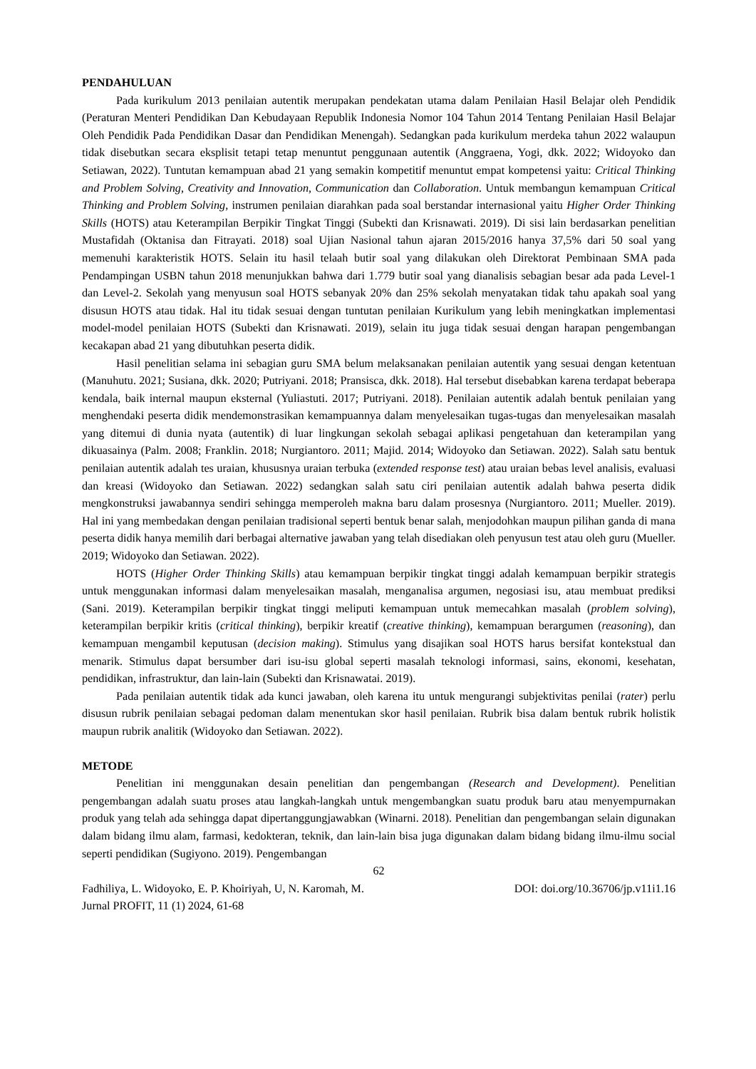PENDAHULUAN
Pada kurikulum 2013 penilaian autentik merupakan pendekatan utama dalam Penilaian Hasil Belajar oleh Pendidik (Peraturan Menteri Pendidikan Dan Kebudayaan Republik Indonesia Nomor 104 Tahun 2014 Tentang Penilaian Hasil Belajar Oleh Pendidik Pada Pendidikan Dasar dan Pendidikan Menengah). Sedangkan pada kurikulum merdeka tahun 2022 walaupun tidak disebutkan secara eksplisit tetapi tetap menuntut penggunaan autentik (Anggraena, Yogi, dkk. 2022; Widoyoko dan Setiawan, 2022). Tuntutan kemampuan abad 21 yang semakin kompetitif menuntut empat kompetensi yaitu: Critical Thinking and Problem Solving, Creativity and Innovation, Communication dan Collaboration. Untuk membangun kemampuan Critical Thinking and Problem Solving, instrumen penilaian diarahkan pada soal berstandar internasional yaitu Higher Order Thinking Skills (HOTS) atau Keterampilan Berpikir Tingkat Tinggi (Subekti dan Krisnawati. 2019). Di sisi lain berdasarkan penelitian Mustafidah (Oktanisa dan Fitrayati. 2018) soal Ujian Nasional tahun ajaran 2015/2016 hanya 37,5% dari 50 soal yang memenuhi karakteristik HOTS. Selain itu hasil telaah butir soal yang dilakukan oleh Direktorat Pembinaan SMA pada Pendampingan USBN tahun 2018 menunjukkan bahwa dari 1.779 butir soal yang dianalisis sebagian besar ada pada Level-1 dan Level-2. Sekolah yang menyusun soal HOTS sebanyak 20% dan 25% sekolah menyatakan tidak tahu apakah soal yang disusun HOTS atau tidak. Hal itu tidak sesuai dengan tuntutan penilaian Kurikulum yang lebih meningkatkan implementasi model-model penilaian HOTS (Subekti dan Krisnawati. 2019), selain itu juga tidak sesuai dengan harapan pengembangan kecakapan abad 21 yang dibutuhkan peserta didik.
Hasil penelitian selama ini sebagian guru SMA belum melaksanakan penilaian autentik yang sesuai dengan ketentuan (Manuhutu. 2021; Susiana, dkk. 2020; Putriyani. 2018; Pransisca, dkk. 2018). Hal tersebut disebabkan karena terdapat beberapa kendala, baik internal maupun eksternal (Yuliastuti. 2017; Putriyani. 2018). Penilaian autentik adalah bentuk penilaian yang menghendaki peserta didik mendemonstrasikan kemampuannya dalam menyelesaikan tugas-tugas dan menyelesaikan masalah yang ditemui di dunia nyata (autentik) di luar lingkungan sekolah sebagai aplikasi pengetahuan dan keterampilan yang dikuasainya (Palm. 2008; Franklin. 2018; Nurgiantoro. 2011; Majid. 2014; Widoyoko dan Setiawan. 2022). Salah satu bentuk penilaian autentik adalah tes uraian, khususnya uraian terbuka (extended response test) atau uraian bebas level analisis, evaluasi dan kreasi (Widoyoko dan Setiawan. 2022) sedangkan salah satu ciri penilaian autentik adalah bahwa peserta didik mengkonstruksi jawabannya sendiri sehingga memperoleh makna baru dalam prosesnya (Nurgiantoro. 2011; Mueller. 2019). Hal ini yang membedakan dengan penilaian tradisional seperti bentuk benar salah, menjodohkan maupun pilihan ganda di mana peserta didik hanya memilih dari berbagai alternative jawaban yang telah disediakan oleh penyusun test atau oleh guru (Mueller. 2019; Widoyoko dan Setiawan. 2022).
HOTS (Higher Order Thinking Skills) atau kemampuan berpikir tingkat tinggi adalah kemampuan berpikir strategis untuk menggunakan informasi dalam menyelesaikan masalah, menganalisa argumen, negosiasi isu, atau membuat prediksi (Sani. 2019). Keterampilan berpikir tingkat tinggi meliputi kemampuan untuk memecahkan masalah (problem solving), keterampilan berpikir kritis (critical thinking), berpikir kreatif (creative thinking), kemampuan berargumen (reasoning), dan kemampuan mengambil keputusan (decision making). Stimulus yang disajikan soal HOTS harus bersifat kontekstual dan menarik. Stimulus dapat bersumber dari isu-isu global seperti masalah teknologi informasi, sains, ekonomi, kesehatan, pendidikan, infrastruktur, dan lain-lain (Subekti dan Krisnawatai. 2019).
Pada penilaian autentik tidak ada kunci jawaban, oleh karena itu untuk mengurangi subjektivitas penilai (rater) perlu disusun rubrik penilaian sebagai pedoman dalam menentukan skor hasil penilaian. Rubrik bisa dalam bentuk rubrik holistik maupun rubrik analitik (Widoyoko dan Setiawan. 2022).
METODE
Penelitian ini menggunakan desain penelitian dan pengembangan (Research and Development). Penelitian pengembangan adalah suatu proses atau langkah-langkah untuk mengembangkan suatu produk baru atau menyempurnakan produk yang telah ada sehingga dapat dipertanggungjawabkan (Winarni. 2018). Penelitian dan pengembangan selain digunakan dalam bidang ilmu alam, farmasi, kedokteran, teknik, dan lain-lain bisa juga digunakan dalam bidang bidang ilmu-ilmu social seperti pendidikan (Sugiyono. 2019). Pengembangan
62
Fadhiliya, L. Widoyoko, E. P. Khoiriyah, U, N. Karomah, M. DOI: doi.org/10.36706/jp.v11i1.16
Jurnal PROFIT, 11 (1) 2024, 61-68